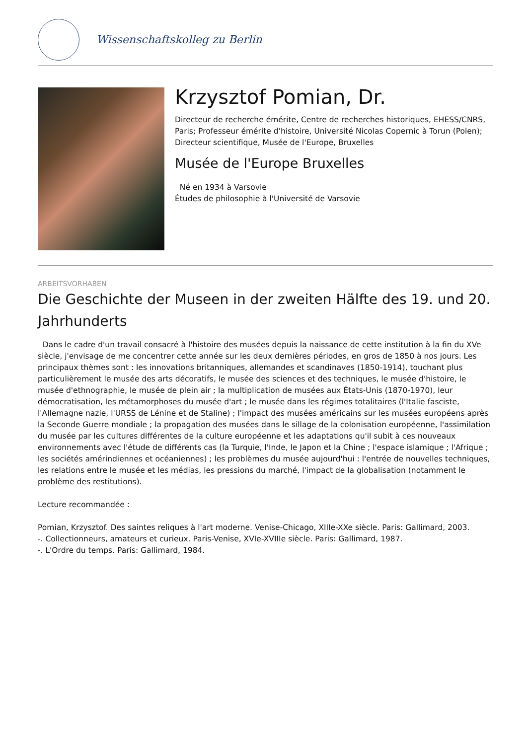Wissenschaftskolleg zu Berlin
Krzysztof Pomian, Dr.
Directeur de recherche émérite, Centre de recherches historiques, EHESS/CNRS, Paris; Professeur émérite d'histoire, Université Nicolas Copernic à Torun (Polen); Directeur scientifique, Musée de l'Europe, Bruxelles
Musée de l'Europe Bruxelles
Né en 1934 à Varsovie
Études de philosophie à l'Université de Varsovie
ARBEITSVORHABEN
Die Geschichte der Museen in der zweiten Hälfte des 19. und 20. Jahrhunderts
Dans le cadre d'un travail consacré à l'histoire des musées depuis la naissance de cette institution à la fin du XVe siècle, j'envisage de me concentrer cette année sur les deux dernières périodes, en gros de 1850 à nos jours. Les principaux thèmes sont : les innovations britanniques, allemandes et scandinaves (1850-1914), touchant plus particulièrement le musée des arts décoratifs, le musée des sciences et des techniques, le musée d'histoire, le musée d'ethnographie, le musée de plein air ; la multiplication de musées aux États-Unis (1870-1970), leur démocratisation, les métamorphoses du musée d'art ; le musée dans les régimes totalitaires (l'Italie fasciste, l'Allemagne nazie, l'URSS de Lénine et de Staline) ; l'impact des musées américains sur les musées européens après la Seconde Guerre mondiale ; la propagation des musées dans le sillage de la colonisation européenne, l'assimilation du musée par les cultures différentes de la culture européenne et les adaptations qu'il subit à ces nouveaux environnements avec l'étude de différents cas (la Turquie, l'Inde, le Japon et la Chine ; l'espace islamique ; l'Afrique ; les sociétés amérindiennes et océaniennes) ; les problèmes du musée aujourd'hui : l'entrée de nouvelles techniques, les relations entre le musée et les médias, les pressions du marché, l'impact de la globalisation (notamment le problème des restitutions).
Lecture recommandée :
Pomian, Krzysztof. Des saintes reliques à l'art moderne. Venise-Chicago, XIIIe-XXe siècle. Paris: Gallimard, 2003.
-. Collectionneurs, amateurs et curieux. Paris-Venise, XVIe-XVIIIe siècle. Paris: Gallimard, 1987.
-. L'Ordre du temps. Paris: Gallimard, 1984.